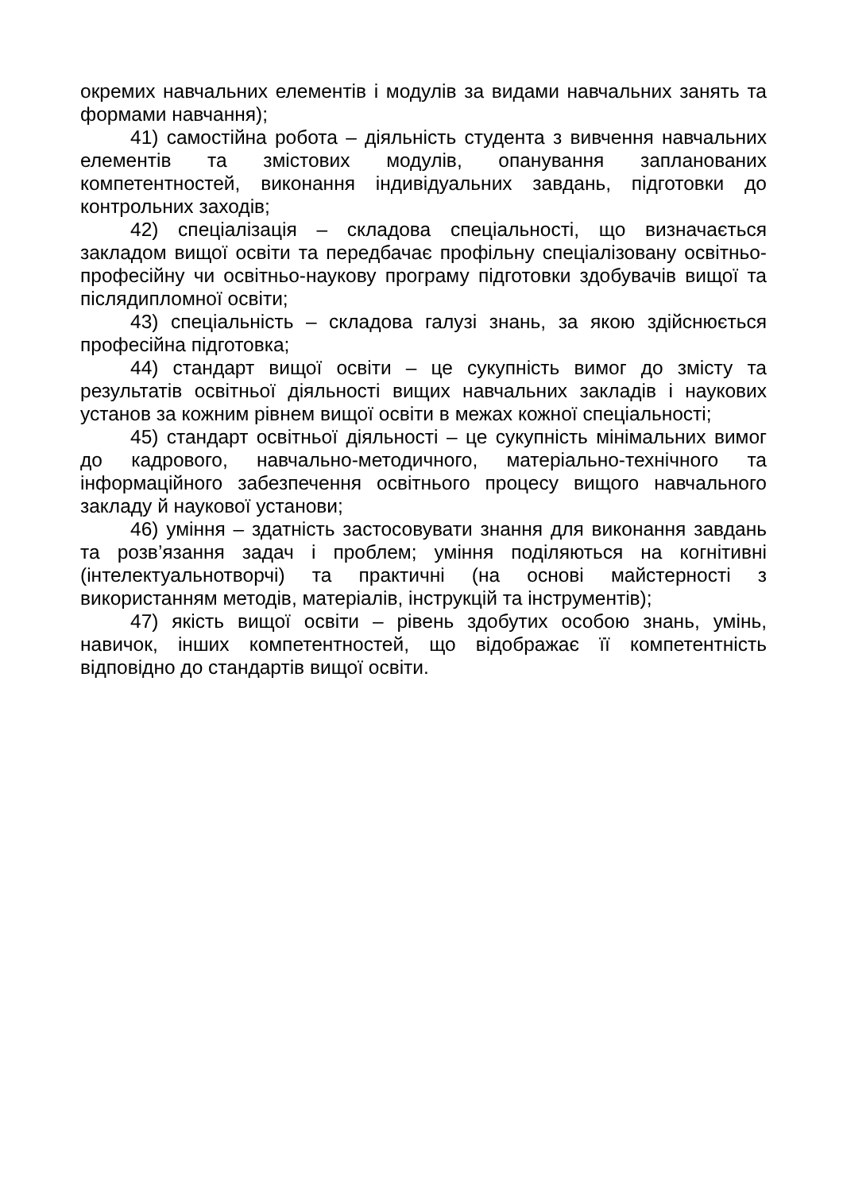окремих навчальних елементів і модулів за видами навчальних занять та формами навчання);
41) самостійна робота – діяльність студента з вивчення навчальних елементів та змістових модулів, опанування запланованих компетентностей, виконання індивідуальних завдань, підготовки до контрольних заходів;
42) спеціалізація – складова спеціальності, що визначається закладом вищої освіти та передбачає профільну спеціалізовану освітньо-професійну чи освітньо-наукову програму підготовки здобувачів вищої та післядипломної освіти;
43) спеціальність – складова галузі знань, за якою здійснюється професійна підготовка;
44) стандарт вищої освіти – це сукупність вимог до змісту та результатів освітньої діяльності вищих навчальних закладів і наукових установ за кожним рівнем вищої освіти в межах кожної спеціальності;
45) стандарт освітньої діяльності – це сукупність мінімальних вимог до кадрового, навчально-методичного, матеріально-технічного та інформаційного забезпечення освітнього процесу вищого навчального закладу й наукової установи;
46) уміння – здатність застосовувати знання для виконання завдань та розв’язання задач і проблем; уміння поділяються на когнітивні (інтелектуальнотворчі) та практичні (на основі майстерності з використанням методів, матеріалів, інструкцій та інструментів);
47) якість вищої освіти – рівень здобутих особою знань, умінь, навичок, інших компетентностей, що відображає її компетентність відповідно до стандартів вищої освіти.